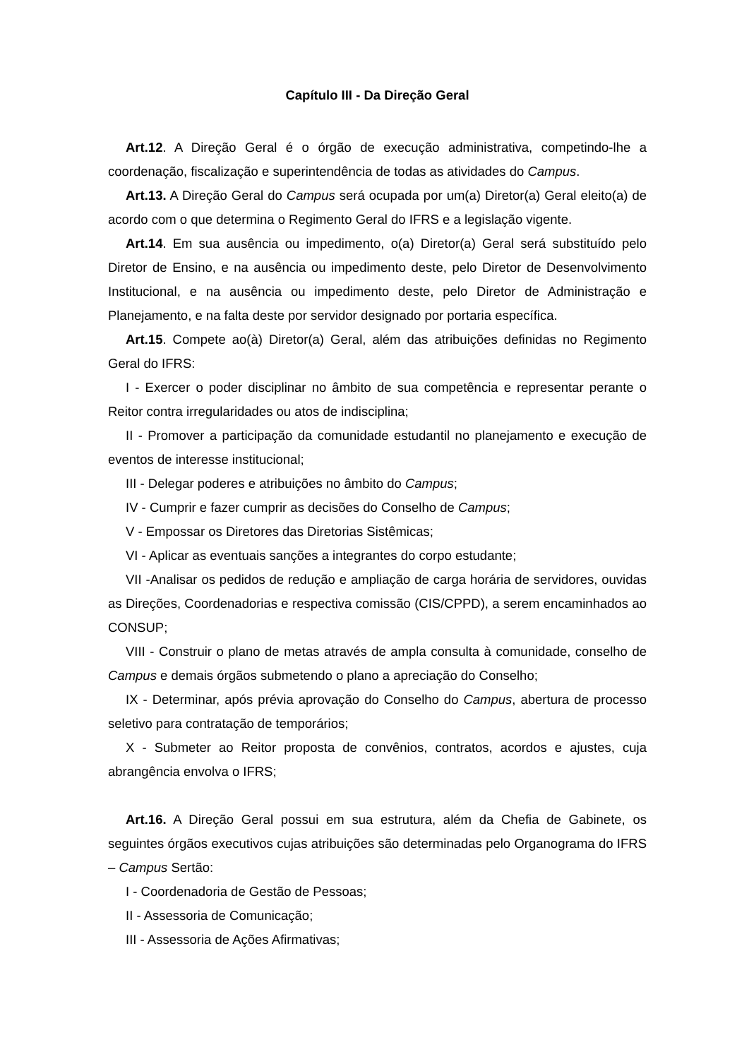Capítulo III - Da Direção Geral
Art.12. A Direção Geral é o órgão de execução administrativa, competindo-lhe a coordenação, fiscalização e superintendência de todas as atividades do Campus.
Art.13. A Direção Geral do Campus será ocupada por um(a) Diretor(a) Geral eleito(a) de acordo com o que determina o Regimento Geral do IFRS e a legislação vigente.
Art.14. Em sua ausência ou impedimento, o(a) Diretor(a) Geral será substituído pelo Diretor de Ensino, e na ausência ou impedimento deste, pelo Diretor de Desenvolvimento Institucional, e na ausência ou impedimento deste, pelo Diretor de Administração e Planejamento, e na falta deste por servidor designado por portaria específica.
Art.15. Compete ao(à) Diretor(a) Geral, além das atribuições definidas no Regimento Geral do IFRS:
I - Exercer o poder disciplinar no âmbito de sua competência e representar perante o Reitor contra irregularidades ou atos de indisciplina;
II - Promover a participação da comunidade estudantil no planejamento e execução de eventos de interesse institucional;
III - Delegar poderes e atribuições no âmbito do Campus;
IV - Cumprir e fazer cumprir as decisões do Conselho de Campus;
V - Empossar os Diretores das Diretorias Sistêmicas;
VI - Aplicar as eventuais sanções a integrantes do corpo estudante;
VII -Analisar os pedidos de redução e ampliação de carga horária de servidores, ouvidas as Direções, Coordenadorias e respectiva comissão (CIS/CPPD), a serem encaminhados ao CONSUP;
VIII - Construir o plano de metas através de ampla consulta à comunidade, conselho de Campus e demais órgãos submetendo o plano a apreciação do Conselho;
IX - Determinar, após prévia aprovação do Conselho do Campus, abertura de processo seletivo para contratação de temporários;
X - Submeter ao Reitor proposta de convênios, contratos, acordos e ajustes, cuja abrangência envolva o IFRS;
Art.16. A Direção Geral possui em sua estrutura, além da Chefia de Gabinete, os seguintes órgãos executivos cujas atribuições são determinadas pelo Organograma do IFRS – Campus Sertão:
I - Coordenadoria de Gestão de Pessoas;
II - Assessoria de Comunicação;
III - Assessoria de Ações Afirmativas;